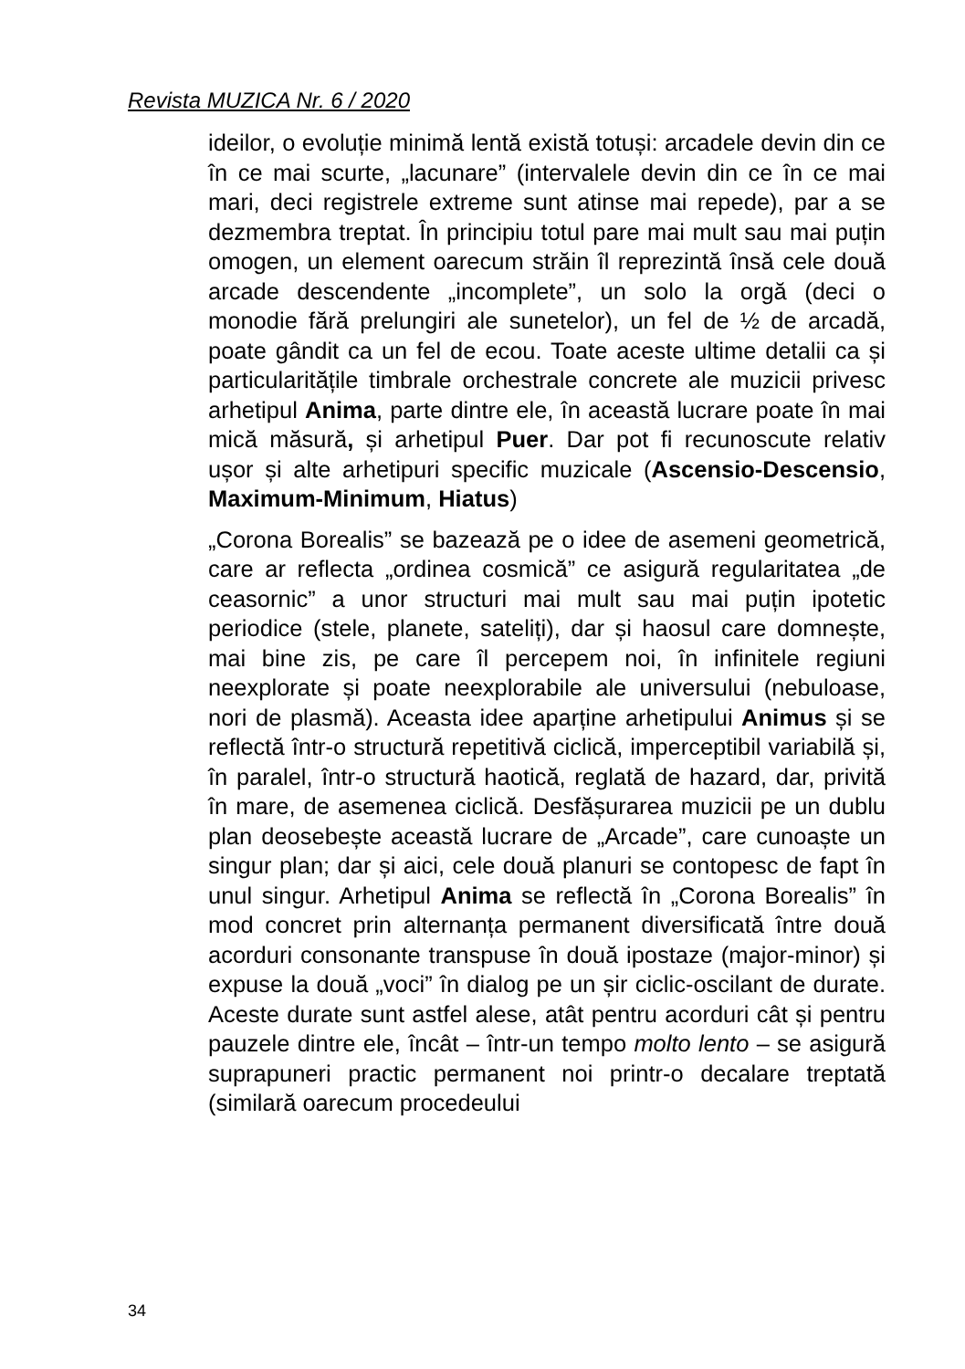Revista MUZICA Nr. 6 / 2020
ideilor, o evoluție minimă lentă există totuși: arcadele devin din ce în ce mai scurte, „lacunare” (intervalele devin din ce în ce mai mari, deci registrele extreme sunt atinse mai repede), par a se dezmembra treptat. În principiu totul pare mai mult sau mai puțin omogen, un element oarecum străin îl reprezintă însă cele două arcade descendente „incomplete”, un solo la orgă (deci o monodie fără prelungiri ale sunetelor), un fel de ½ de arcadă, poate gândit ca un fel de ecou. Toate aceste ultime detalii ca și particularitățile timbrale orchestrale concrete ale muzicii privesc arhetipul Anima, parte dintre ele, în această lucrare poate în mai mică măsură, și arhetipul Puer. Dar pot fi recunoscute relativ ușor și alte arhetipuri specific muzicale (Ascensio-Descensio, Maximum-Minimum, Hiatus)
„Corona Borealis” se bazează pe o idee de asemeni geometrică, care ar reflecta „ordinea cosmică” ce asigură regularitatea „de ceasornic” a unor structuri mai mult sau mai puțin ipotetic periodice (stele, planete, sateliți), dar și haosul care domnește, mai bine zis, pe care îl percepem noi, în infinitele regiuni neexplorate și poate neexplorabile ale universului (nebuloase, nori de plasmă). Aceasta idee aparține arhetipului Animus și se reflectă într-o structură repetitivă ciclică, imperceptibil variabilă și, în paralel, într-o structură haotică, reglată de hazard, dar, privită în mare, de asemenea ciclică. Desfășurarea muzicii pe un dublu plan deosebește această lucrare de „Arcade”, care cunoaște un singur plan; dar și aici, cele două planuri se contopesc de fapt în unul singur. Arhetipul Anima se reflectă în „Corona Borealis” în mod concret prin alternanța permanent diversificată între două acorduri consonante transpuse în două ipostaze (major-minor) și expuse la două „voci” în dialog pe un șir ciclic-oscilant de durate. Aceste durate sunt astfel alese, atât pentru acorduri cât și pentru pauzele dintre ele, încât – într-un tempo molto lento – se asigură suprapuneri practic permanent noi printr-o decalare treptată (similară oarecum procedeului
34